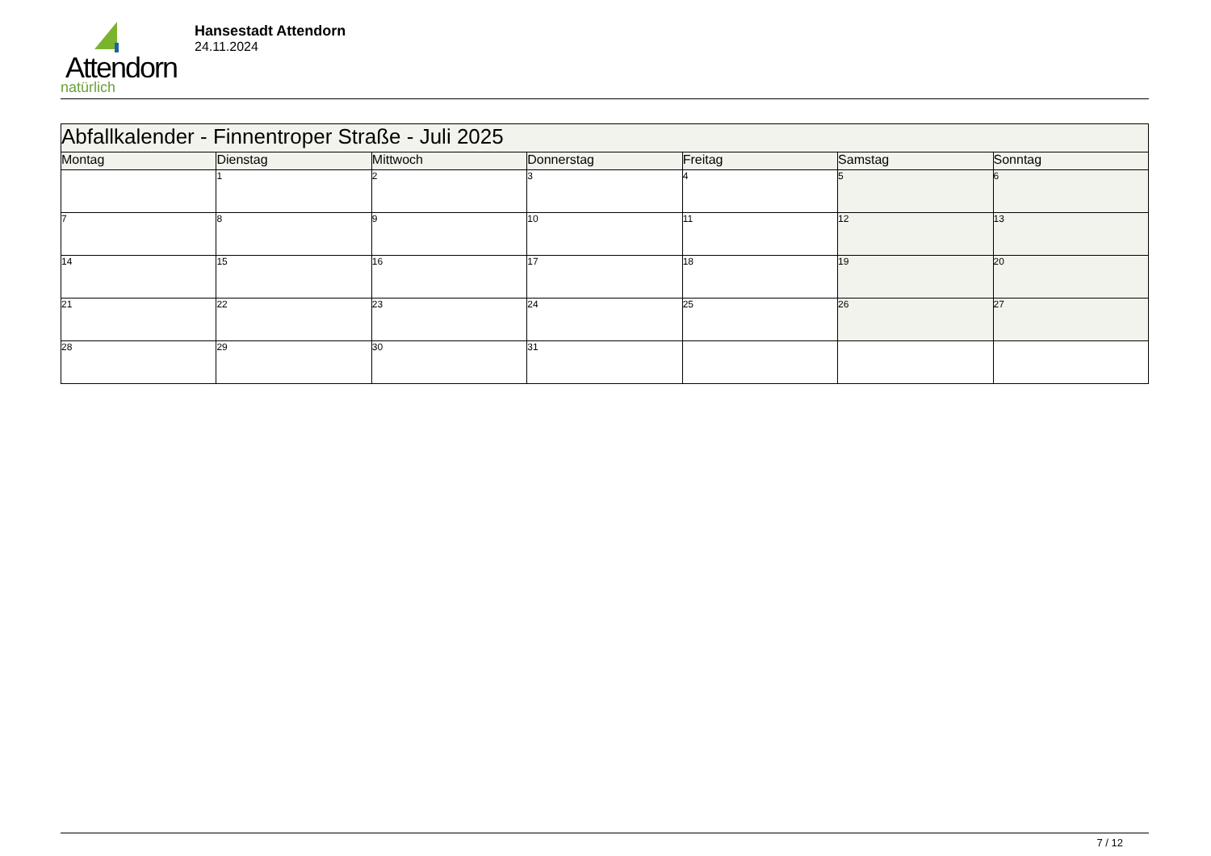Attendorn
natürlich
Hansestadt Attendorn
24.11.2024
| Abfallkalender - Finnentroper Straße - Juli 2025 | | | | | | |
| --- | --- | --- | --- | --- | --- | --- |
| Montag | Dienstag | Mittwoch | Donnerstag | Freitag | Samstag | Sonntag |
| | 1 | 2 | 3 | 4 | 5 | 6 |
| 7 | 8 | 9 | 10 | 11 | 12 | 13 |
| 14 | 15 | 16 | 17 | 18 | 19 | 20 |
| 21 | 22 | 23 | 24 | 25 | 26 | 27 |
| 28 | 29 | 30 | 31 | | | |
7 / 12